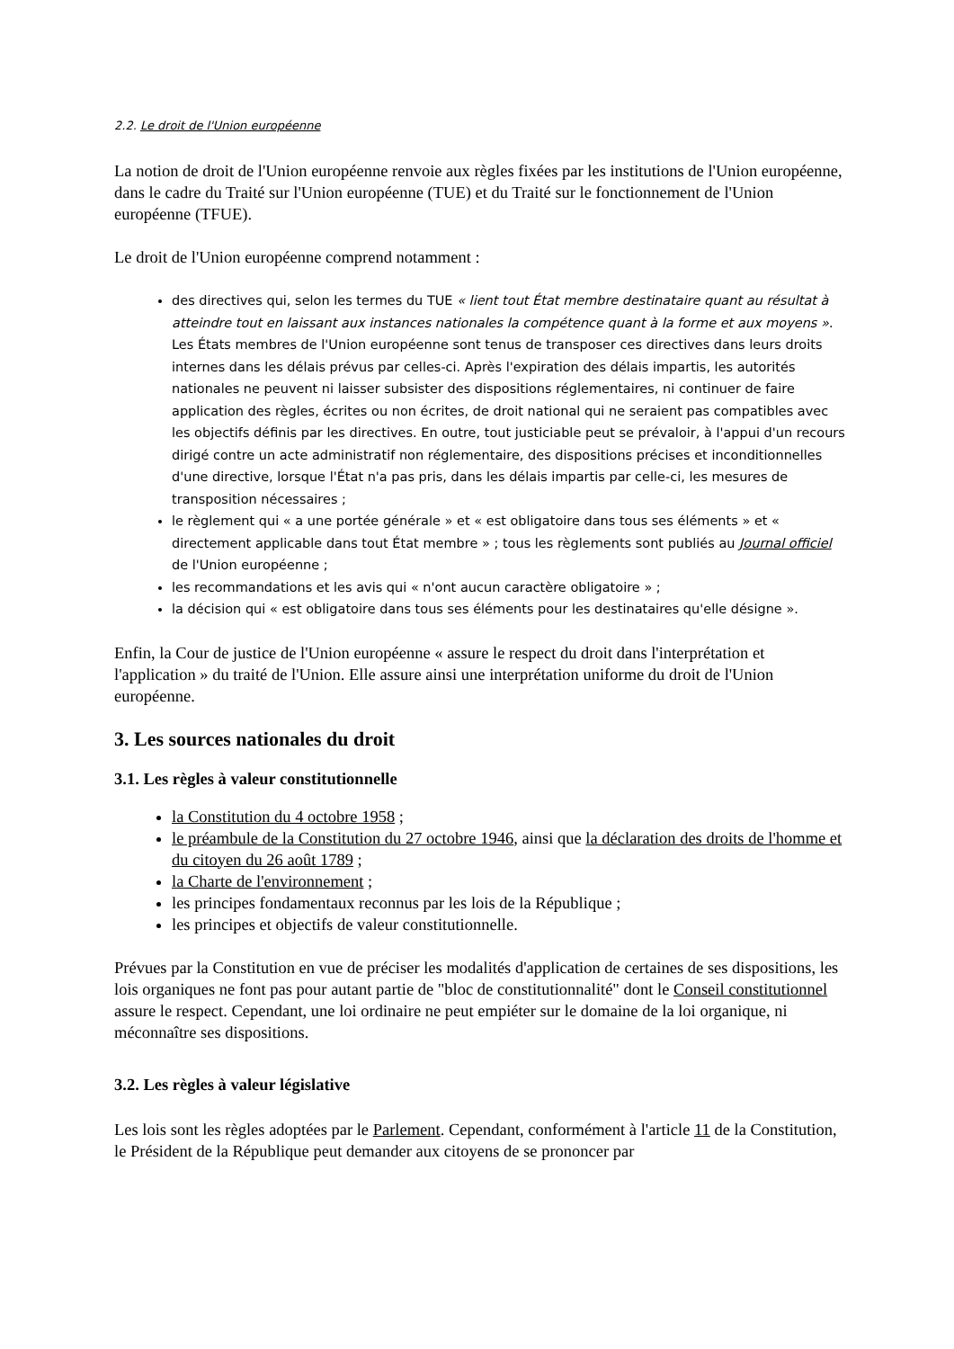2.2. Le droit de l'Union européenne
La notion de droit de l'Union européenne renvoie aux règles fixées par les institutions de l'Union européenne, dans le cadre du Traité sur l'Union européenne (TUE) et du Traité sur le fonctionnement de l'Union européenne (TFUE).
Le droit de l'Union européenne comprend notamment :
des directives qui, selon les termes du TUE « lient tout État membre destinataire quant au résultat à atteindre tout en laissant aux instances nationales la compétence quant à la forme et aux moyens ». Les États membres de l'Union européenne sont tenus de transposer ces directives dans leurs droits internes dans les délais prévus par celles-ci. Après l'expiration des délais impartis, les autorités nationales ne peuvent ni laisser subsister des dispositions réglementaires, ni continuer de faire application des règles, écrites ou non écrites, de droit national qui ne seraient pas compatibles avec les objectifs définis par les directives. En outre, tout justiciable peut se prévaloir, à l'appui d'un recours dirigé contre un acte administratif non réglementaire, des dispositions précises et inconditionnelles d'une directive, lorsque l'État n'a pas pris, dans les délais impartis par celle-ci, les mesures de transposition nécessaires ;
le règlement qui « a une portée générale » et « est obligatoire dans tous ses éléments » et « directement applicable dans tout État membre » ; tous les règlements sont publiés au Journal officiel de l'Union européenne ;
les recommandations et les avis qui « n'ont aucun caractère obligatoire » ;
la décision qui « est obligatoire dans tous ses éléments pour les destinataires qu'elle désigne ».
Enfin, la Cour de justice de l'Union européenne « assure le respect du droit dans l'interprétation et l'application » du traité de l'Union. Elle assure ainsi une interprétation uniforme du droit de l'Union européenne.
3. Les sources nationales du droit
3.1. Les règles à valeur constitutionnelle
la Constitution du 4 octobre 1958 ;
le préambule de la Constitution du 27 octobre 1946, ainsi que la déclaration des droits de l'homme et du citoyen du 26 août 1789 ;
la Charte de l'environnement ;
les principes fondamentaux reconnus par les lois de la République ;
les principes et objectifs de valeur constitutionnelle.
Prévues par la Constitution en vue de préciser les modalités d'application de certaines de ses dispositions, les lois organiques ne font pas pour autant partie de "bloc de constitutionnalité" dont le Conseil constitutionnel assure le respect. Cependant, une loi ordinaire ne peut empiéter sur le domaine de la loi organique, ni méconnaître ses dispositions.
3.2. Les règles à valeur législative
Les lois sont les règles adoptées par le Parlement. Cependant, conformément à l'article 11 de la Constitution, le Président de la République peut demander aux citoyens de se prononcer par